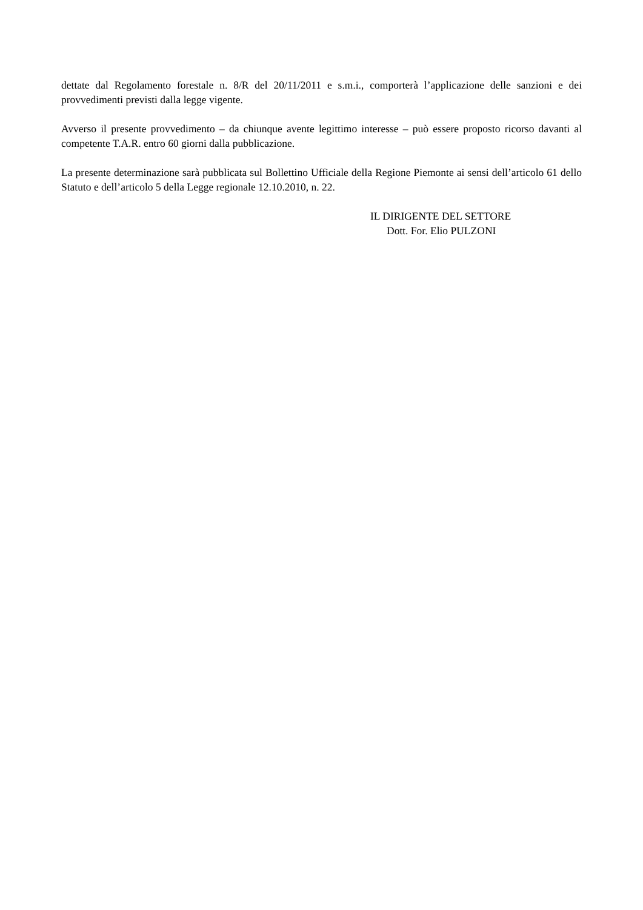dettate dal Regolamento forestale n. 8/R del 20/11/2011 e s.m.i., comporterà l’applicazione delle sanzioni e dei provvedimenti previsti dalla legge vigente.
Avverso il presente provvedimento – da chiunque avente legittimo interesse – può essere proposto ricorso davanti al competente T.A.R. entro 60 giorni dalla pubblicazione.
La presente determinazione sarà pubblicata sul Bollettino Ufficiale della Regione Piemonte ai sensi dell’articolo 61 dello Statuto e dell’articolo 5 della Legge regionale 12.10.2010, n. 22.
IL DIRIGENTE DEL SETTORE
Dott. For. Elio PULZONI